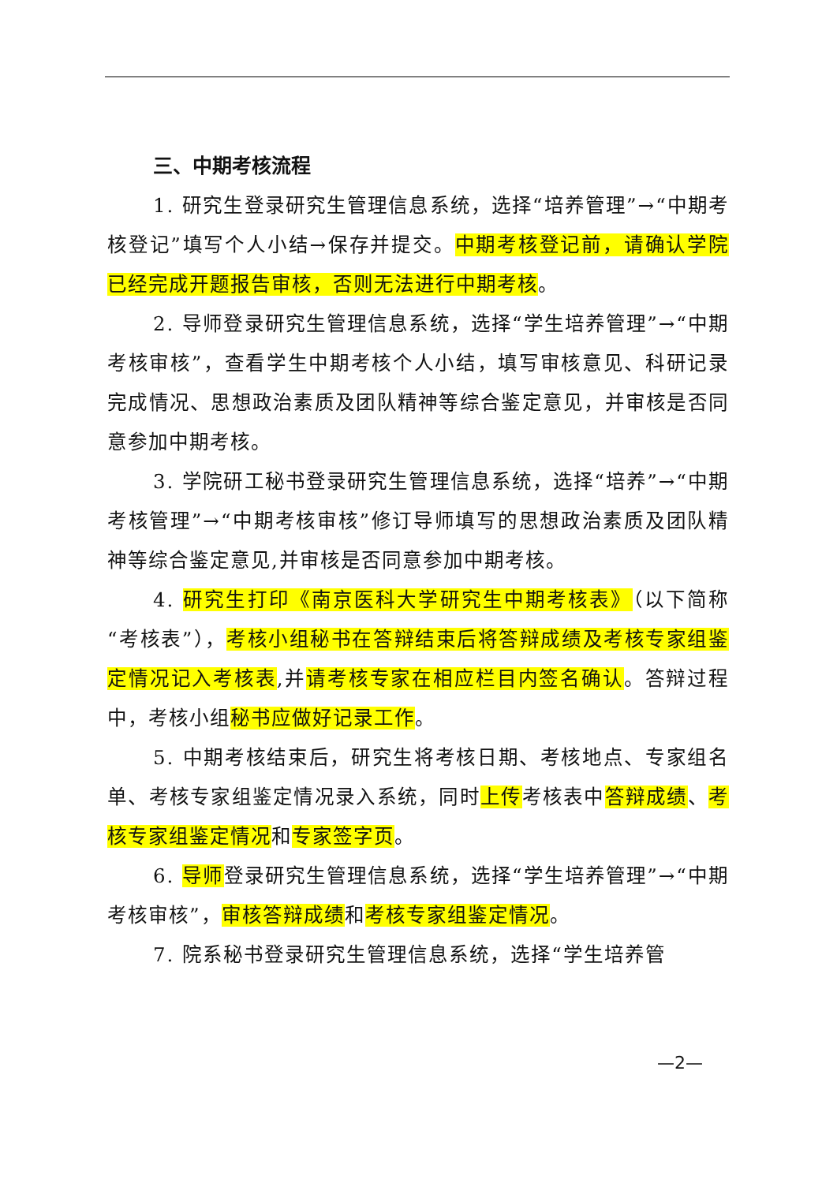三、中期考核流程
1. 研究生登录研究生管理信息系统，选择“培养管理”→“中期考核登记”填写个人小结→保存并提交。中期考核登记前，请确认学院已经完成开题报告审核，否则无法进行中期考核。
2. 导师登录研究生管理信息系统，选择“学生培养管理”→“中期考核审核”，查看学生中期考核个人小结，填写审核意见、科研记录完成情况、思想政治素质及团队精神等综合鉴定意见，并审核是否同意参加中期考核。
3. 学院研工秘书登录研究生管理信息系统，选择“培养”→“中期考核管理”→“中期考核审核”修订导师填写的思想政治素质及团队精神等综合鉴定意见,并审核是否同意参加中期考核。
4. 研究生打印《南京医科大学研究生中期考核表》（以下简称“考核表”），考核小组秘书在答辩结束后将答辩成绩及考核专家组鉴定情况记入考核表,并请考核专家在相应栏目内签名确认。答辩过程中，考核小组秘书应做好记录工作。
5. 中期考核结束后，研究生将考核日期、考核地点、专家组名单、考核专家组鉴定情况录入系统，同时上传考核表中答辩成绩、考核专家组鉴定情况和专家签字页。
6. 导师登录研究生管理信息系统，选择“学生培养管理”→“中期考核审核”，审核答辩成绩和考核专家组鉴定情况。
7. 院系秘书登录研究生管理信息系统，选择“学生培养管
—2—